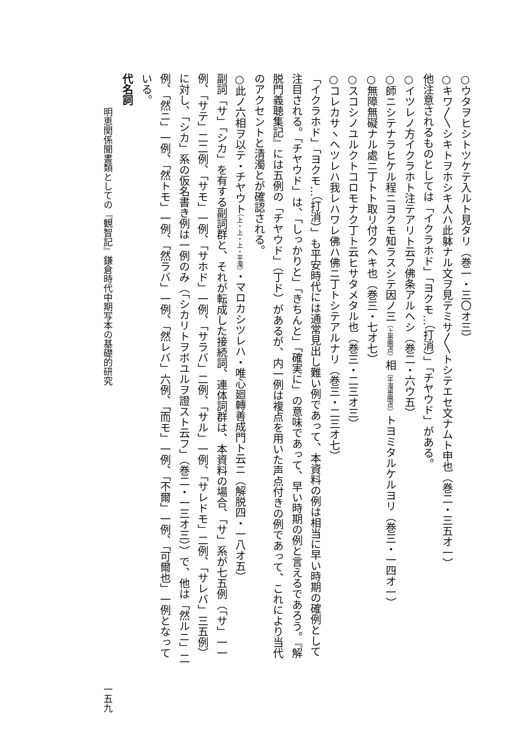○ウタヲヒシトツケテ入ルト見タリ（巻一・三〇オ三）
○キワ〳〵シキトヲホシキ人ハ此躰ナル文ヲ見テミサ〳〵トシテエセ文ナムト申也（巻二・三五オ一）
他注意されるものとしては「イクラホド」「ヨクモ…（打消）」「チヤウド」がある。
○イツレノ方イクラホト注テアリト云フ佛条アルヘシ（巻二・六ウ五）
○師ニシテナラヒケル程ニヨクモ知ラスシテ因ノ三（上墨圏点）相（平濁墨圏点）トヨミタルケルヨリ（巻三・一四オ一）
○無障無礙ナル處ニ丁トト取リ付クヘキ也（巻三・七オ七）
○スコシノユルクトコロモナク丁ト云ヒサタメタル也（巻三・二三オ三）
○コレカサヽヘツレハ我レハワレ佛ハ佛ニ丁トシテアルナリ（巻三・二三オ七）
「イクラホド」「ヨクモ…（打消）」も平安時代には通常見出し難い例であって、本資料の例は相当に早い時期の確例として注目される。「チヤウド」は、「しっかりと」「きちんと」「確実に」の意味であって、早い時期の例と言えるであろう。『解脱門義聴集記』には五例の「チヤウド」（丁ド）があるが、内一例は複点を用いた声点付きの例であって、これにより当代のアクセントと清濁とが確認される。
○此ノ六相ヲ以テ・チヤウト（上・上・上・平濁）・マロカシツレハ・唯心廻轉善成門ト云ニ（解脱四・一八オ五）
副詞「サ」「シカ」を有する副詞群と、それが転成した接続詞、連体詞群は、本資料の場合、「サ」系が七五例（「サ」一一例、「サテ」二二例、「サモ」一例、「サホド」一例、「サラバ」二例、「サル」一例、「サレドモ」二例、「サレバ」三五例）に対し、「シカ」系の仮名書き例は一例のみ（「シカリトヲボユルヲ證スト云フ」（巻二・一三オ三））で、他は「然ルニ」二例、「然ニ」一例、「然トモ」一例、「然ラバ」一例、「然レバ」六例、「而モ」一例、「不爾」一例、「可爾也」一例となっている。
代名詞
明恵関係聞書類としての『観智記』鎌倉時代中期写本の基礎的研究 一五九